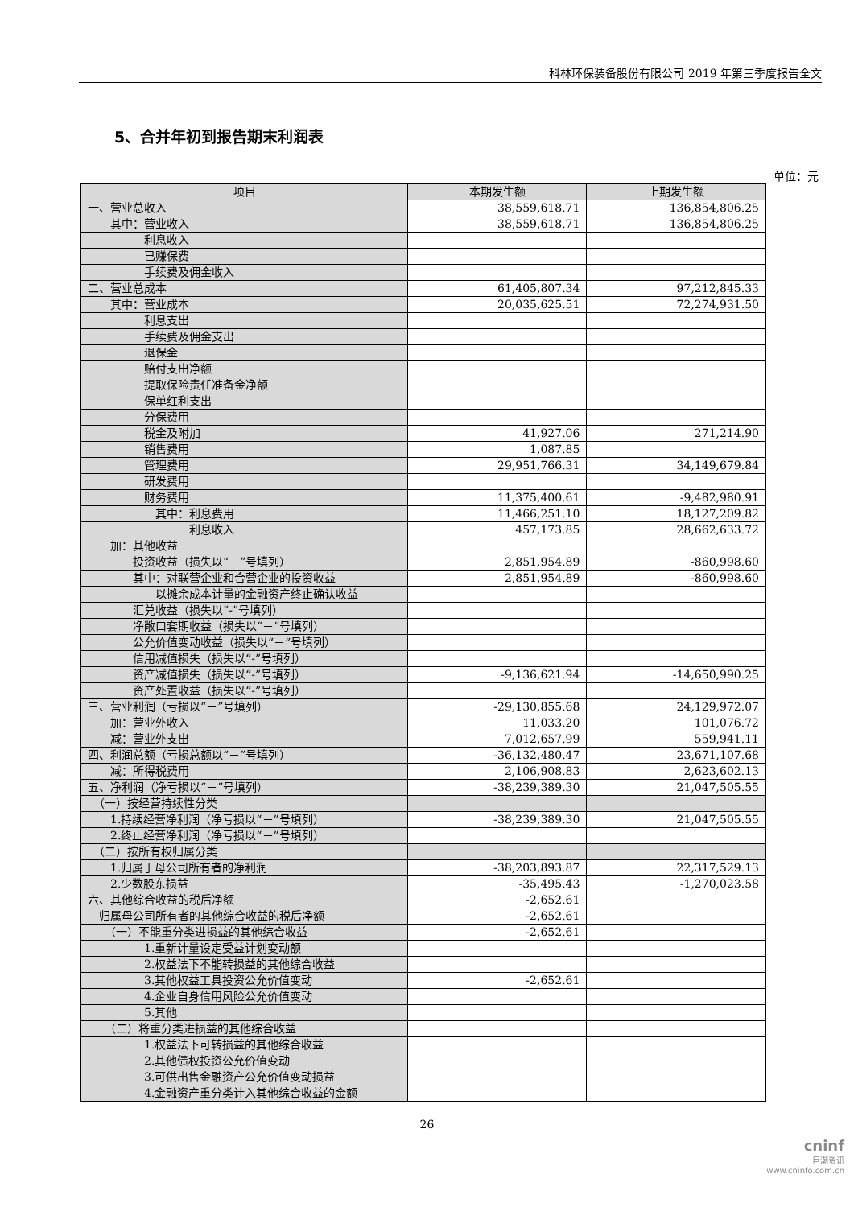科林环保装备股份有限公司 2019 年第三季度报告全文
5、合并年初到报告期末利润表
单位：元
| 项目 | 本期发生额 | 上期发生额 |
| --- | --- | --- |
| 一、营业总收入 | 38,559,618.71 | 136,854,806.25 |
| 其中：营业收入 | 38,559,618.71 | 136,854,806.25 |
| 利息收入 | | |
| 已赚保费 | | |
| 手续费及佣金收入 | | |
| 二、营业总成本 | 61,405,807.34 | 97,212,845.33 |
| 其中：营业成本 | 20,035,625.51 | 72,274,931.50 |
| 利息支出 | | |
| 手续费及佣金支出 | | |
| 退保金 | | |
| 赔付支出净额 | | |
| 提取保险责任准备金净额 | | |
| 保单红利支出 | | |
| 分保费用 | | |
| 税金及附加 | 41,927.06 | 271,214.90 |
| 销售费用 | 1,087.85 | |
| 管理费用 | 29,951,766.31 | 34,149,679.84 |
| 研发费用 | | |
| 财务费用 | 11,375,400.61 | -9,482,980.91 |
| 其中：利息费用 | 11,466,251.10 | 18,127,209.82 |
| 利息收入 | 457,173.85 | 28,662,633.72 |
| 加：其他收益 | | |
| 投资收益（损失以“－”号填列） | 2,851,954.89 | -860,998.60 |
| 其中：对联营企业和合营企业的投资收益 | 2,851,954.89 | -860,998.60 |
| 以摊余成本计量的金融资产终止确认收益 | | |
| 汇兑收益（损失以“-”号填列） | | |
| 净敞口套期收益（损失以“－”号填列） | | |
| 公允价值变动收益（损失以“－”号填列） | | |
| 信用减值损失（损失以“-”号填列） | | |
| 资产减值损失（损失以“-”号填列） | -9,136,621.94 | -14,650,990.25 |
| 资产处置收益（损失以“-”号填列） | | |
| 三、营业利润（亏损以“－”号填列） | -29,130,855.68 | 24,129,972.07 |
| 加：营业外收入 | 11,033.20 | 101,076.72 |
| 减：营业外支出 | 7,012,657.99 | 559,941.11 |
| 四、利润总额（亏损总额以“－”号填列） | -36,132,480.47 | 23,671,107.68 |
| 减：所得税费用 | 2,106,908.83 | 2,623,602.13 |
| 五、净利润（净亏损以“－”号填列） | -38,239,389.30 | 21,047,505.55 |
| （一）按经营持续性分类 | | |
| 1.持续经营净利润（净亏损以“－”号填列） | -38,239,389.30 | 21,047,505.55 |
| 2.终止经营净利润（净亏损以“－”号填列） | | |
| （二）按所有权归属分类 | | |
| 1.归属于母公司所有者的净利润 | -38,203,893.87 | 22,317,529.13 |
| 2.少数股东损益 | -35,495.43 | -1,270,023.58 |
| 六、其他综合收益的税后净额 | -2,652.61 | |
| 归属母公司所有者的其他综合收益的税后净额 | -2,652.61 | |
| （一）不能重分类进损益的其他综合收益 | -2,652.61 | |
| 1.重新计量设定受益计划变动额 | | |
| 2.权益法下不能转损益的其他综合收益 | | |
| 3.其他权益工具投资公允价值变动 | -2,652.61 | |
| 4.企业自身信用风险公允价值变动 | | |
| 5.其他 | | |
| （二）将重分类进损益的其他综合收益 | | |
| 1.权益法下可转损益的其他综合收益 | | |
| 2.其他债权投资公允价值变动 | | |
| 3.可供出售金融资产公允价值变动损益 | | |
| 4.金融资产重分类计入其他综合收益的金额 | | |
26
cninf
巨潮资讯
www.cninfo.com.cn